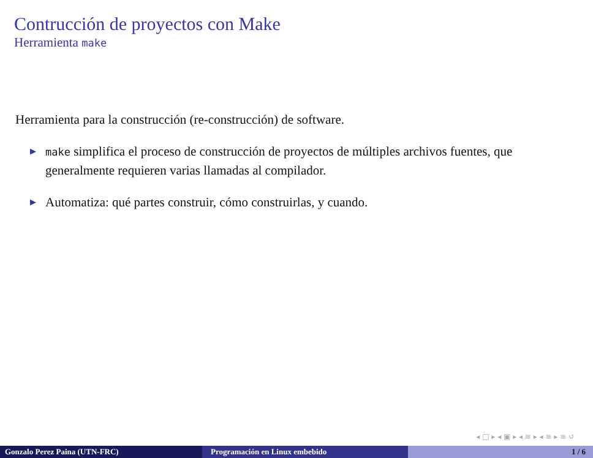Contrucción de proyectos con Make
Herramienta make
Herramienta para la construcción (re-construcción) de software.
▶ make simplifica el proceso de construcción de proyectos de múltiples archivos fuentes, que generalmente requieren varias llamadas al compilador.
▶ Automatiza: qué partes construir, cómo construirlas, y cuando.
◂ □ ▸ ◂ ▣ ▸ ◂ ≡ ▸ ◂ ≡ ▸ ≡ ↺
Gonzalo Perez Paina (UTN-FRC) Programación en Linux embebido 1 / 6